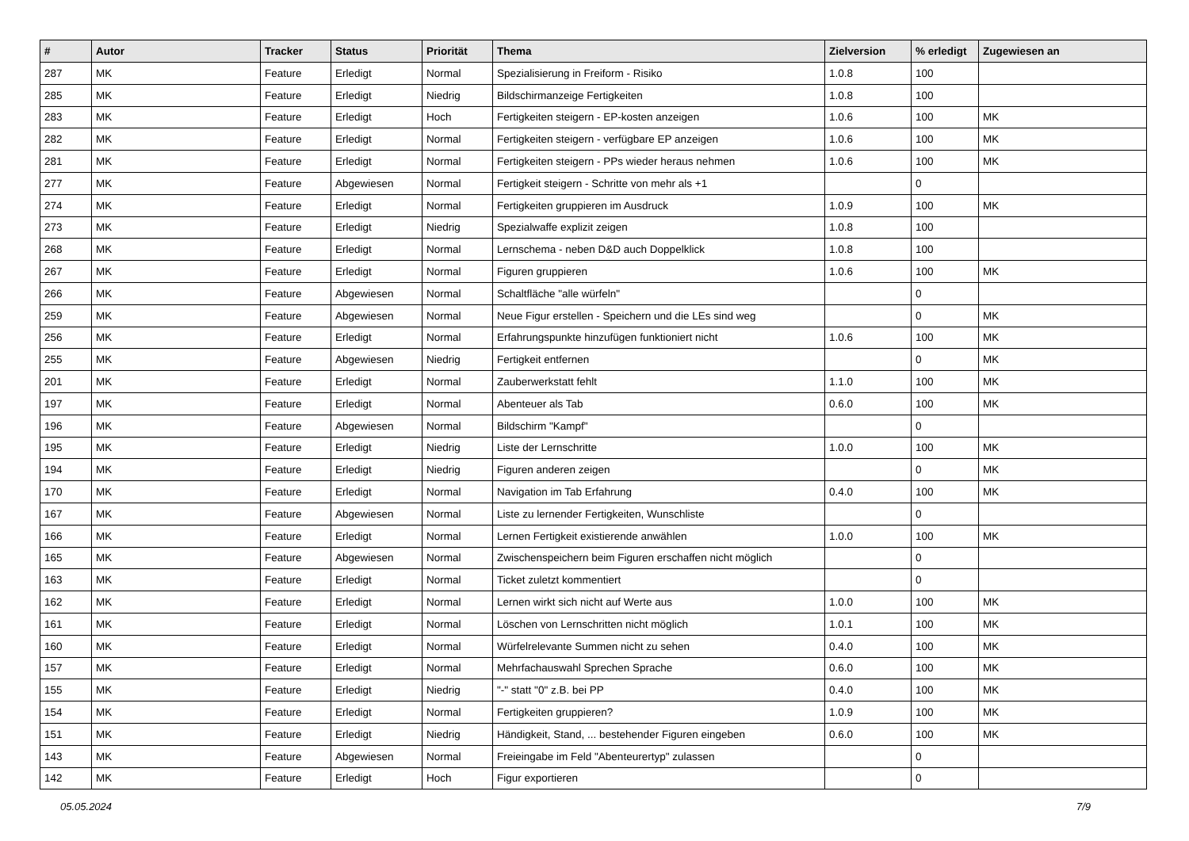| # | Autor | Tracker | Status | Priorität | Thema | Zielversion | % erledigt | Zugewiesen an |
| --- | --- | --- | --- | --- | --- | --- | --- | --- |
| 287 | MK | Feature | Erledigt | Normal | Spezialisierung in Freiform - Risiko | 1.0.8 | 100 | |
| 285 | MK | Feature | Erledigt | Niedrig | Bildschirmanzeige Fertigkeiten | 1.0.8 | 100 | |
| 283 | MK | Feature | Erledigt | Hoch | Fertigkeiten steigern - EP-kosten anzeigen | 1.0.6 | 100 | MK |
| 282 | MK | Feature | Erledigt | Normal | Fertigkeiten steigern - verfügbare EP anzeigen | 1.0.6 | 100 | MK |
| 281 | MK | Feature | Erledigt | Normal | Fertigkeiten steigern - PPs wieder heraus nehmen | 1.0.6 | 100 | MK |
| 277 | MK | Feature | Abgewiesen | Normal | Fertigkeit steigern - Schritte von mehr als +1 | | 0 | |
| 274 | MK | Feature | Erledigt | Normal | Fertigkeiten gruppieren im Ausdruck | 1.0.9 | 100 | MK |
| 273 | MK | Feature | Erledigt | Niedrig | Spezialwaffe explizit zeigen | 1.0.8 | 100 | |
| 268 | MK | Feature | Erledigt | Normal | Lernschema - neben D&D auch Doppelklick | 1.0.8 | 100 | |
| 267 | MK | Feature | Erledigt | Normal | Figuren gruppieren | 1.0.6 | 100 | MK |
| 266 | MK | Feature | Abgewiesen | Normal | Schaltfläche "alle würfeln" | | 0 | |
| 259 | MK | Feature | Abgewiesen | Normal | Neue Figur erstellen - Speichern und die LEs sind weg | | 0 | MK |
| 256 | MK | Feature | Erledigt | Normal | Erfahrungspunkte hinzufügen funktioniert nicht | 1.0.6 | 100 | MK |
| 255 | MK | Feature | Abgewiesen | Niedrig | Fertigkeit entfernen | | 0 | MK |
| 201 | MK | Feature | Erledigt | Normal | Zauberwerkstatt fehlt | 1.1.0 | 100 | MK |
| 197 | MK | Feature | Erledigt | Normal | Abenteuer als Tab | 0.6.0 | 100 | MK |
| 196 | MK | Feature | Abgewiesen | Normal | Bildschirm "Kampf" | | 0 | |
| 195 | MK | Feature | Erledigt | Niedrig | Liste der Lernschritte | 1.0.0 | 100 | MK |
| 194 | MK | Feature | Erledigt | Niedrig | Figuren anderen zeigen | | 0 | MK |
| 170 | MK | Feature | Erledigt | Normal | Navigation im Tab Erfahrung | 0.4.0 | 100 | MK |
| 167 | MK | Feature | Abgewiesen | Normal | Liste zu lernender Fertigkeiten, Wunschliste | | 0 | |
| 166 | MK | Feature | Erledigt | Normal | Lernen Fertigkeit existierende anwählen | 1.0.0 | 100 | MK |
| 165 | MK | Feature | Abgewiesen | Normal | Zwischenspeichern beim Figuren erschaffen nicht möglich | | 0 | |
| 163 | MK | Feature | Erledigt | Normal | Ticket zuletzt kommentiert | | 0 | |
| 162 | MK | Feature | Erledigt | Normal | Lernen wirkt sich nicht auf Werte aus | 1.0.0 | 100 | MK |
| 161 | MK | Feature | Erledigt | Normal | Löschen von Lernschritten nicht möglich | 1.0.1 | 100 | MK |
| 160 | MK | Feature | Erledigt | Normal | Würfelrelevante Summen nicht zu sehen | 0.4.0 | 100 | MK |
| 157 | MK | Feature | Erledigt | Normal | Mehrfachauswahl Sprechen Sprache | 0.6.0 | 100 | MK |
| 155 | MK | Feature | Erledigt | Niedrig | "-" statt "0" z.B. bei PP | 0.4.0 | 100 | MK |
| 154 | MK | Feature | Erledigt | Normal | Fertigkeiten gruppieren? | 1.0.9 | 100 | MK |
| 151 | MK | Feature | Erledigt | Niedrig | Händigkeit, Stand, ... bestehender Figuren eingeben | 0.6.0 | 100 | MK |
| 143 | MK | Feature | Abgewiesen | Normal | Freieingabe im Feld "Abenteurertyp" zulassen | | 0 | |
| 142 | MK | Feature | Erledigt | Hoch | Figur exportieren | | 0 | |
05.05.2024 7/9